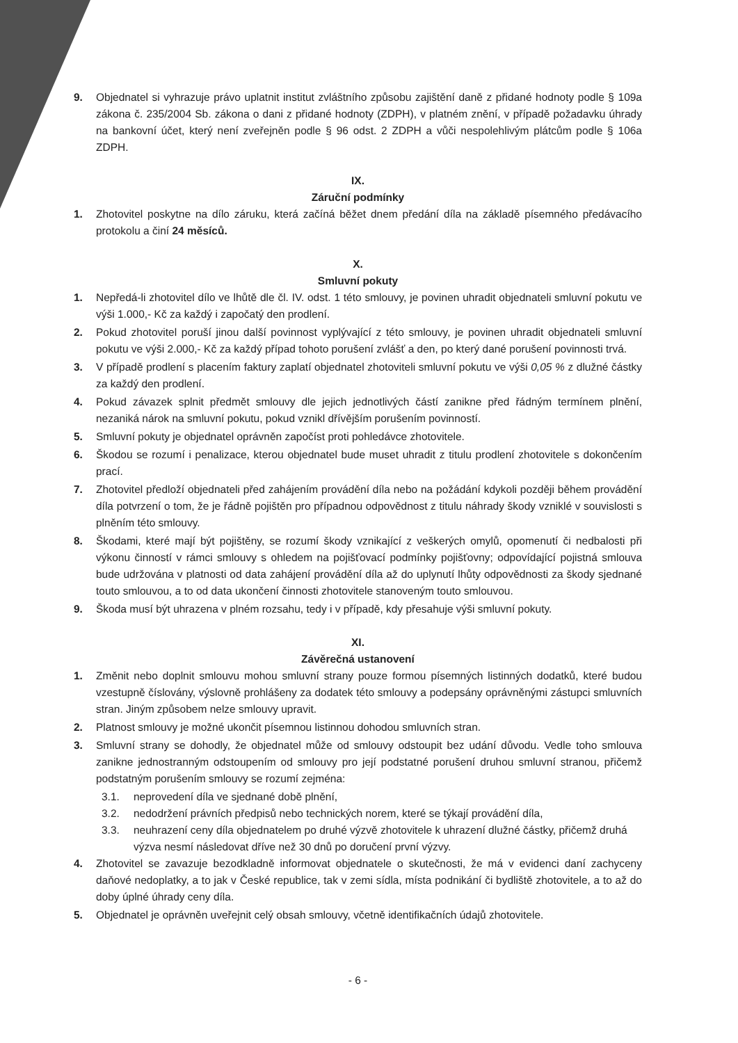9. Objednatel si vyhrazuje právo uplatnit institut zvláštního způsobu zajištění daně z přidané hodnoty podle § 109a zákona č. 235/2004 Sb. zákona o dani z přidané hodnoty (ZDPH), v platném znění, v případě požadavku úhrady na bankovní účet, který není zveřejněn podle § 96 odst. 2 ZDPH a vůči nespolehlivým plátcům podle § 106a ZDPH.
IX.
Záruční podmínky
1. Zhotovitel poskytne na dílo záruku, která začíná běžet dnem předání díla na základě písemného předávacího protokolu a činí 24 měsíců.
X.
Smluvní pokuty
1. Nepředá-li zhotovitel dílo ve lhůtě dle čl. IV. odst. 1 této smlouvy, je povinen uhradit objednateli smluvní pokutu ve výši 1.000,- Kč za každý i započatý den prodlení.
2. Pokud zhotovitel poruší jinou další povinnost vyplývající z této smlouvy, je povinen uhradit objednateli smluvní pokutu ve výši 2.000,- Kč za každý případ tohoto porušení zvlášť a den, po který dané porušení povinnosti trvá.
3. V případě prodlení s placením faktury zaplatí objednatel zhotoviteli smluvní pokutu ve výši 0,05 % z dlužné částky za každý den prodlení.
4. Pokud závazek splnit předmět smlouvy dle jejich jednotlivých částí zanikne před řádným termínem plnění, nezaniká nárok na smluvní pokutu, pokud vznikl dřívějším porušením povinností.
5. Smluvní pokuty je objednatel oprávněn započíst proti pohledávce zhotovitele.
6. Škodou se rozumí i penalizace, kterou objednatel bude muset uhradit z titulu prodlení zhotovitele s dokončením prací.
7. Zhotovitel předloží objednateli před zahájením provádění díla nebo na požádání kdykoli později během provádění díla potvrzení o tom, že je řádně pojištěn pro případnou odpovědnost z titulu náhrady škody vzniklé v souvislosti s plněním této smlouvy.
8. Škodami, které mají být pojištěny, se rozumí škody vznikající z veškerých omylů, opomenutí či nedbalosti při výkonu činností v rámci smlouvy s ohledem na pojišťovací podmínky pojišťovny; odpovídající pojistná smlouva bude udržována v platnosti od data zahájení provádění díla až do uplynutí lhůty odpovědnosti za škody sjednané touto smlouvou, a to od data ukončení činnosti zhotovitele stanoveným touto smlouvou.
9. Škoda musí být uhrazena v plném rozsahu, tedy i v případě, kdy přesahuje výši smluvní pokuty.
XI.
Závěrečná ustanovení
1. Změnit nebo doplnit smlouvu mohou smluvní strany pouze formou písemných listinných dodatků, které budou vzestupně číslovány, výslovně prohlášeny za dodatek této smlouvy a podepsány oprávněnými zástupci smluvních stran. Jiným způsobem nelze smlouvy upravit.
2. Platnost smlouvy je možné ukončit písemnou listinnou dohodou smluvních stran.
3. Smluvní strany se dohodly, že objednatel může od smlouvy odstoupit bez udání důvodu. Vedle toho smlouva zanikne jednostranným odstoupením od smlouvy pro její podstatné porušení druhou smluvní stranou, přičemž podstatným porušením smlouvy se rozumí zejména:
3.1. neprovedení díla ve sjednané době plnění,
3.2. nedodržení právních předpisů nebo technických norem, které se týkají provádění díla,
3.3. neuhrazení ceny díla objednatelem po druhé výzvě zhotovitele k uhrazení dlužné částky, přičemž druhá výzva nesmí následovat dříve než 30 dnů po doručení první výzvy.
4. Zhotovitel se zavazuje bezodkladně informovat objednatele o skutečnosti, že má v evidenci daní zachyceny daňové nedoplatky, a to jak v České republice, tak v zemi sídla, místa podnikání či bydliště zhotovitele, a to až do doby úplné úhrady ceny díla.
5. Objednatel je oprávněn uveřejnit celý obsah smlouvy, včetně identifikačních údajů zhotovitele.
- 6 -